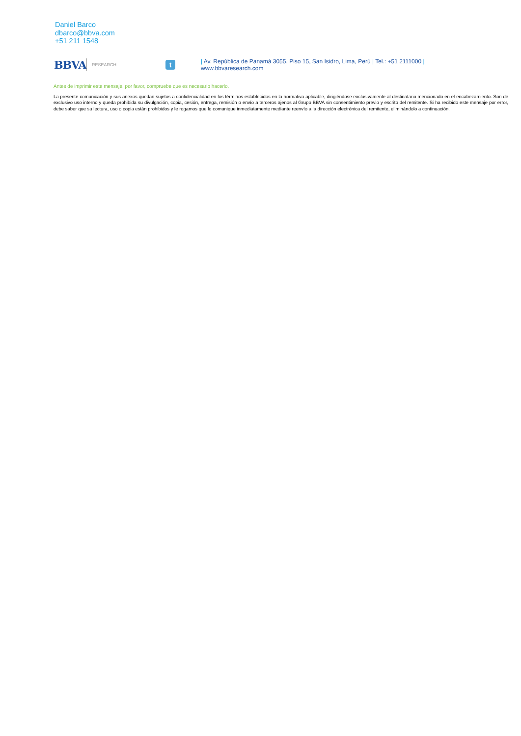Daniel Barco
dbarco@bbva.com
+51 211 1548
BBVA
RESEARCH
t
| Av. República de Panamá 3055, Piso 15, San Isidro, Lima, Perú | Tel.: +51 2111000 |
www.bbvaresearch.com
Antes de imprimir este mensaje, por favor, compruebe que es necesario hacerlo.
La presente comunicación y sus anexos quedan sujetos a confidencialidad en los términos establecidos en la normativa aplicable, dirigiéndose exclusivamente al destinatario mencionado en el encabezamiento. Son de exclusivo uso interno y queda prohibida su divulgación, copia, cesión, entrega, remisión o envío a terceros ajenos al Grupo BBVA sin consentimiento previo y escrito del remitente. Si ha recibido este mensaje por error, debe saber que su lectura, uso o copia están prohibidos y le rogamos que lo comunique inmediatamente mediante reenvío a la dirección electrónica del remitente, eliminándolo a continuación.